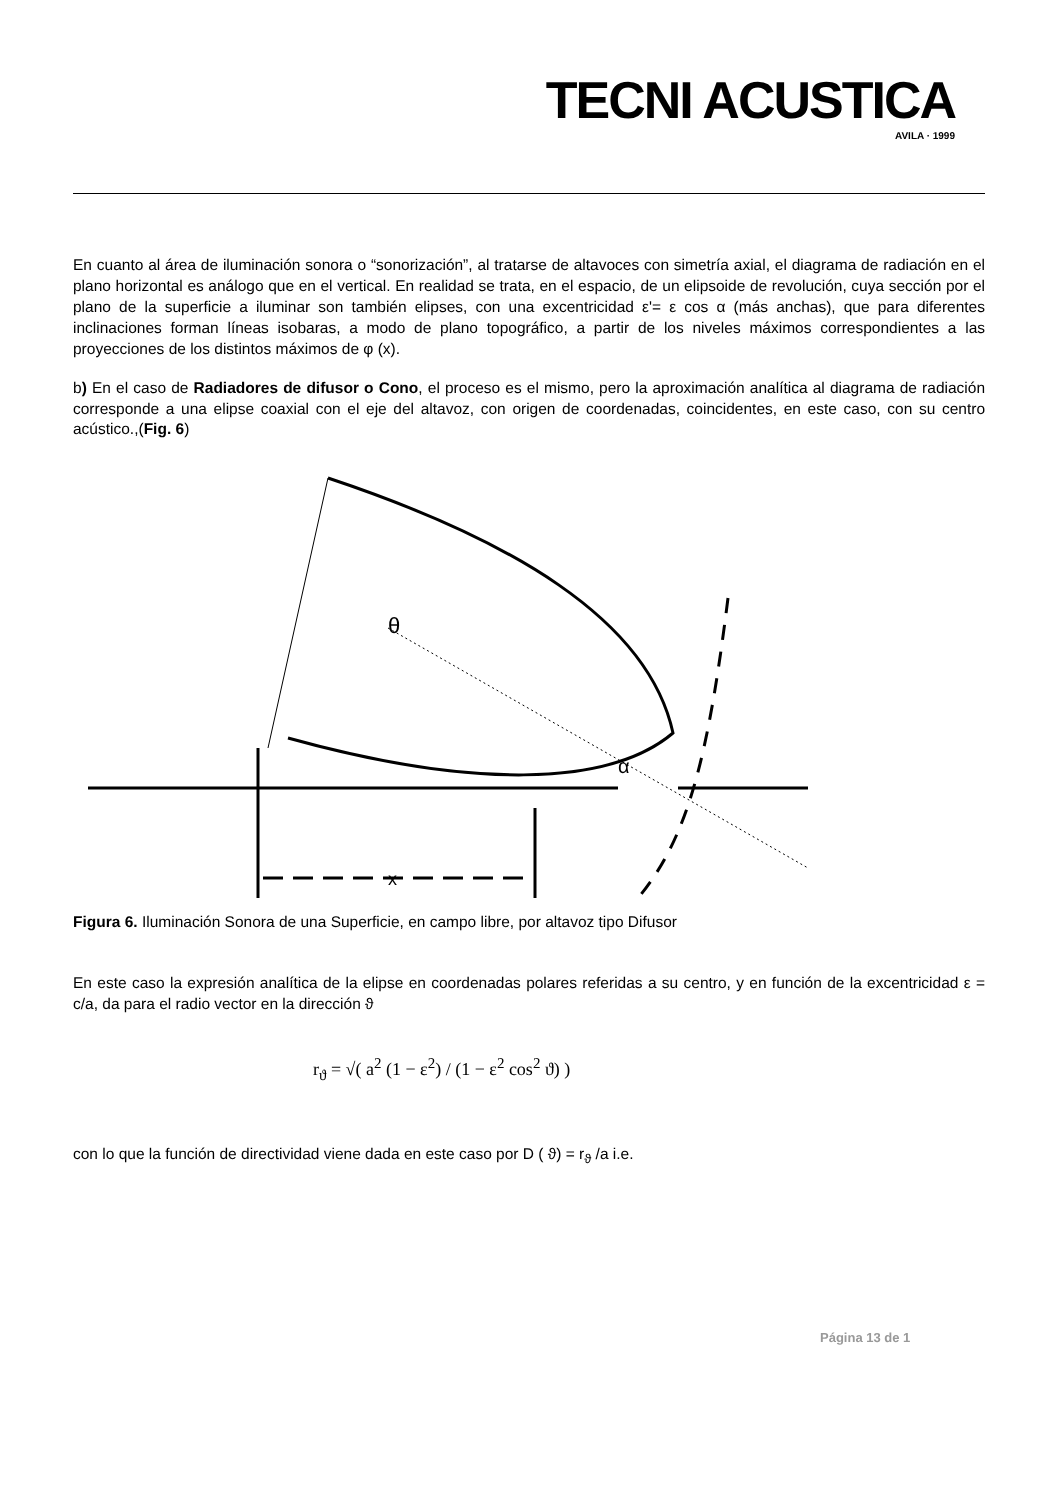TECNI ACUSTICA
AVILA · 1999
En cuanto al área de iluminación sonora o “sonorización”, al tratarse de altavoces con simetría axial, el diagrama de radiación en el plano horizontal es análogo que en el vertical. En realidad se trata, en el espacio, de un elipsoide de revolución, cuya sección por el plano de la superficie a iluminar son también elipses, con una excentricidad ε'= ε cos α (más anchas), que para diferentes inclinaciones forman líneas isobaras, a modo de plano topográfico, a partir de los niveles máximos correspondientes a las proyecciones de los distintos máximos de φ (x).
b) En el caso de Radiadores de difusor o Cono, el proceso es el mismo, pero la aproximación analítica al diagrama de radiación corresponde a una elipse coaxial con el eje del altavoz, con origen de coordenadas, coincidentes, en este caso, con su centro acústico.,(Fig. 6)
x
θ
α
Figura 6. Iluminación Sonora de una Superficie, en campo libre, por altavoz tipo Difusor
En este caso la expresión analítica de la elipse en coordenadas polares referidas a su centro, y en función de la excentricidad ε = c/a, da para el radio vector en la dirección ϑ
r<sub>ϑ</sub> = √( a<sup>2</sup> (1 − ε<sup>2</sup>) / (1 − ε<sup>2</sup> cos<sup>2</sup> ϑ) )
con lo que la función de directividad viene dada en este caso por D ( ϑ) = r<sub>ϑ</sub> /a i.e.
Página 13 de 1